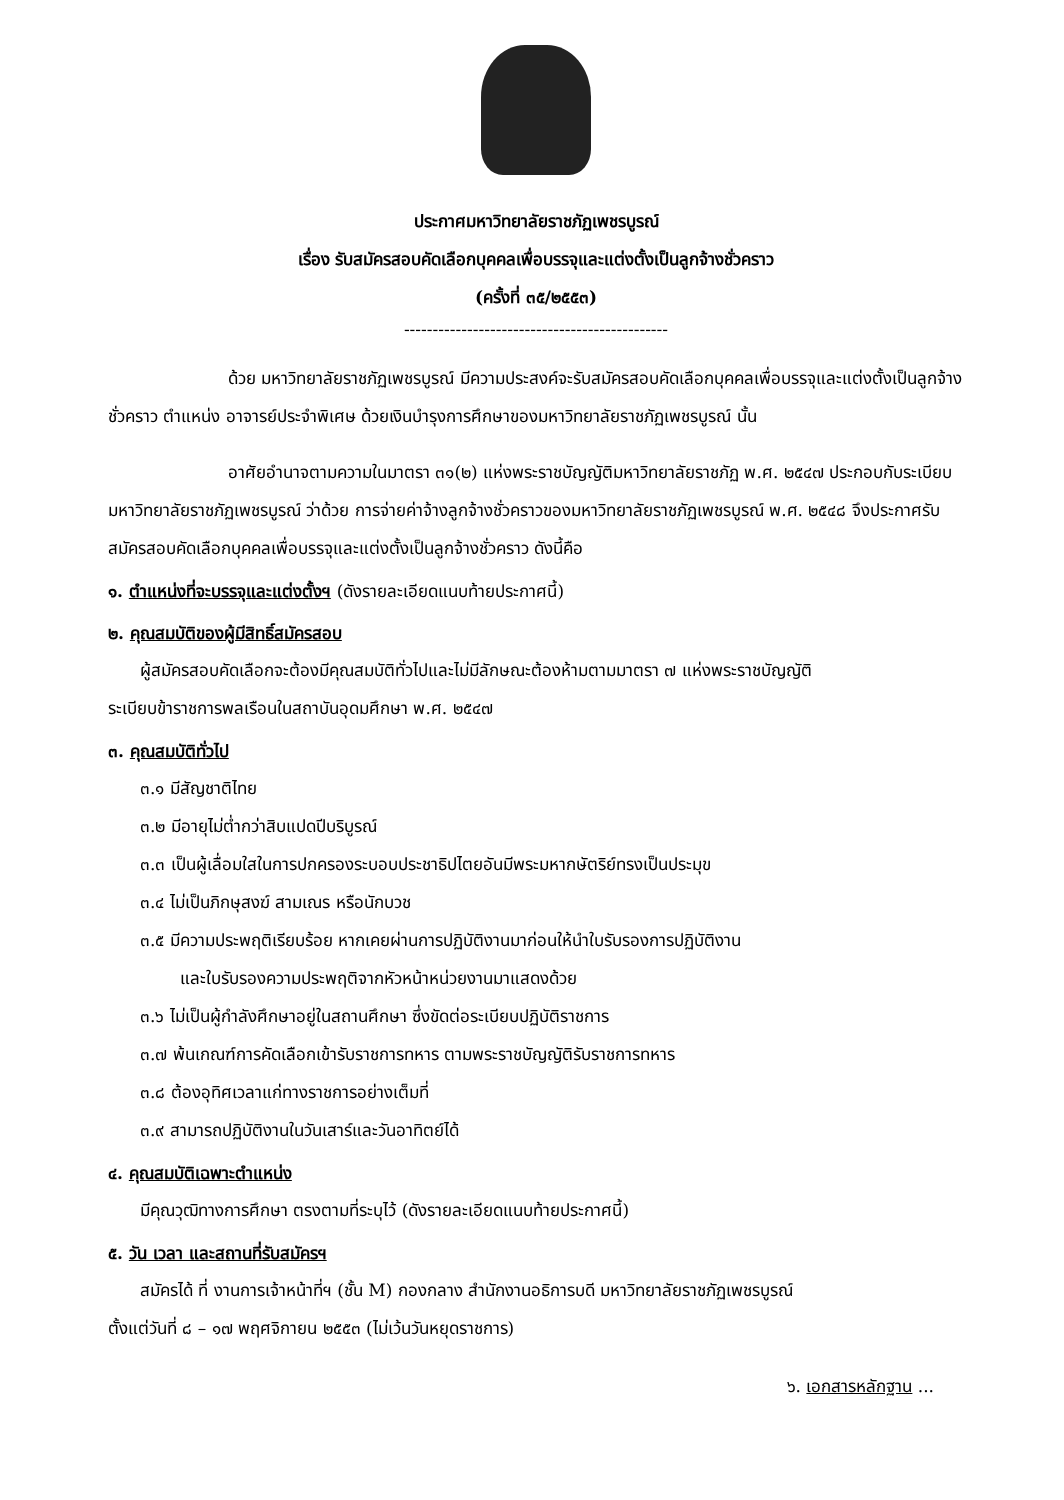ประกาศมหาวิทยาลัยราชภัฏเพชรบูรณ์
เรื่อง รับสมัครสอบคัดเลือกบุคคลเพื่อบรรจุและแต่งตั้งเป็นลูกจ้างชั่วคราว
(ครั้งที่ ๓๕/๒๕๕๓)
----------------------------------------------
ด้วย มหาวิทยาลัยราชภัฏเพชรบูรณ์ มีความประสงค์จะรับสมัครสอบคัดเลือกบุคคลเพื่อบรรจุและแต่งตั้งเป็นลูกจ้างชั่วคราว ตำแหน่ง อาจารย์ประจำพิเศษ ด้วยเงินบำรุงการศึกษาของมหาวิทยาลัยราชภัฏเพชรบูรณ์ นั้น
อาศัยอำนาจตามความในมาตรา ๓๑(๒) แห่งพระราชบัญญัติมหาวิทยาลัยราชภัฏ พ.ศ. ๒๕๔๗ ประกอบกับระเบียบมหาวิทยาลัยราชภัฏเพชรบูรณ์ ว่าด้วย การจ่ายค่าจ้างลูกจ้างชั่วคราวของมหาวิทยาลัยราชภัฏเพชรบูรณ์ พ.ศ. ๒๕๔๘ จึงประกาศรับสมัครสอบคัดเลือกบุคคลเพื่อบรรจุและแต่งตั้งเป็นลูกจ้างชั่วคราว ดังนี้คือ
๑. ตำแหน่งที่จะบรรจุและแต่งตั้งฯ (ดังรายละเอียดแนบท้ายประกาศนี้)
๒. คุณสมบัติของผู้มีสิทธิ์สมัครสอบ
ผู้สมัครสอบคัดเลือกจะต้องมีคุณสมบัติทั่วไปและไม่มีลักษณะต้องห้ามตามมาตรา ๗ แห่งพระราชบัญญัติ
ระเบียบข้าราชการพลเรือนในสถาบันอุดมศึกษา พ.ศ. ๒๕๔๗
๓. คุณสมบัติทั่วไป
๓.๑ มีสัญชาติไทย
๓.๒ มีอายุไม่ต่ำกว่าสิบแปดปีบริบูรณ์
๓.๓ เป็นผู้เลื่อมใสในการปกครองระบอบประชาธิปไตยอันมีพระมหากษัตริย์ทรงเป็นประมุข
๓.๔ ไม่เป็นภิกษุสงฆ์ สามเณร หรือนักบวช
๓.๕ มีความประพฤติเรียบร้อย หากเคยผ่านการปฏิบัติงานมาก่อนให้นำใบรับรองการปฏิบัติงาน
และใบรับรองความประพฤติจากหัวหน้าหน่วยงานมาแสดงด้วย
๓.๖ ไม่เป็นผู้กำลังศึกษาอยู่ในสถานศึกษา ซึ่งขัดต่อระเบียบปฏิบัติราชการ
๓.๗ พ้นเกณฑ์การคัดเลือกเข้ารับราชการทหาร ตามพระราชบัญญัติรับราชการทหาร
๓.๘ ต้องอุทิศเวลาแก่ทางราชการอย่างเต็มที่
๓.๙ สามารถปฏิบัติงานในวันเสาร์และวันอาทิตย์ได้
๔. คุณสมบัติเฉพาะตำแหน่ง
มีคุณวุฒิทางการศึกษา ตรงตามที่ระบุไว้ (ดังรายละเอียดแนบท้ายประกาศนี้)
๕. วัน เวลา และสถานที่รับสมัครฯ
สมัครได้ ที่ งานการเจ้าหน้าที่ฯ (ชั้น M) กองกลาง สำนักงานอธิการบดี มหาวิทยาลัยราชภัฏเพชรบูรณ์
ตั้งแต่วันที่ ๘ – ๑๗ พฤศจิกายน ๒๕๕๓ (ไม่เว้นวันหยุดราชการ)
๖. เอกสารหลักฐาน ...